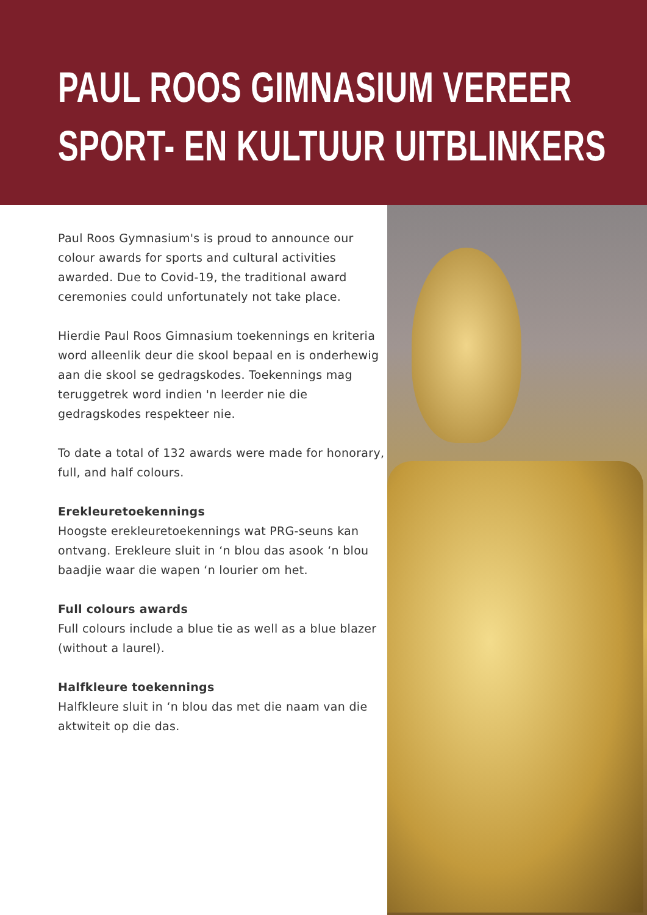PAUL ROOS GIMNASIUM VEREER
SPORT- EN KULTUUR UITBLINKERS
Paul Roos Gymnasium's is proud to announce our colour awards for sports and cultural activities awarded. Due to Covid-19, the traditional award ceremonies could unfortunately not take place.
Hierdie Paul Roos Gimnasium toekennings en kriteria word alleenlik deur die skool bepaal en is onderhewig aan die skool se gedragskodes. Toekennings mag teruggetrek word indien 'n leerder nie die gedragskodes respekteer nie.
To date a total of 132 awards were made for honorary, full, and half colours.
Erekleuretoekennings
Hoogste erekleuretoekennings wat PRG-seuns kan ontvang. Erekleure sluit in ‘n blou das asook ‘n blou baadjie waar die wapen ‘n lourier om het.
Full colours awards
Full colours include a blue tie as well as a blue blazer (without a laurel).
Halfkleure toekennings
Halfkleure sluit in ‘n blou das met die naam van die aktwiteit op die das.